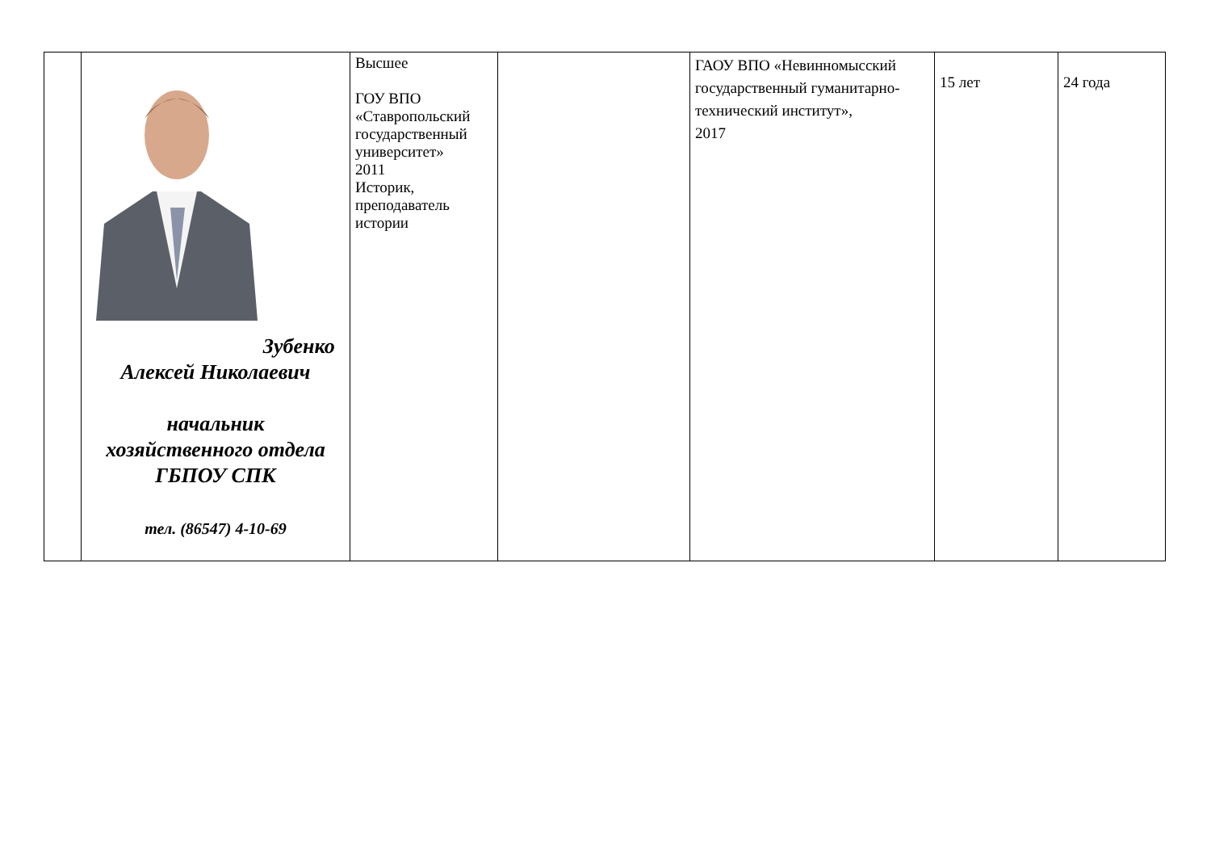| | Зубенко Алексей Николаевич начальник хозяйственного отдела ГБПОУ СПК тел. (86547) 4-10-69 | Высшее ГОУ ВПО «Ставропольский государственный университет» 2011 Историк, преподаватель истории | | ГАОУ ВПО «Невинномысский государственный гуманитарно-технический институт», 2017 | 15 лет | 24 года |